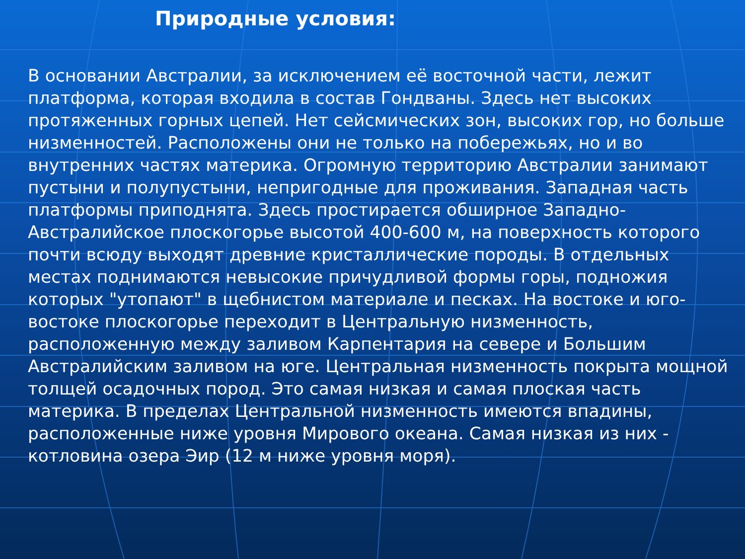Природные условия:
В основании Австралии, за исключением её восточной части, лежит платформа, которая входила в состав Гондваны. Здесь нет высоких протяженных горных цепей. Нет сейсмических зон, высоких гор, но больше низменностей. Расположены они не только на побережьях, но и во внутренних частях материка. Огромную территорию Австралии занимают пустыни и полупустыни, непригодные для проживания. Западная часть платформы приподнята. Здесь простирается обширное Западно-Австралийское плоскогорье высотой 400-600 м, на поверхность которого почти всюду выходят древние кристаллические породы. В отдельных местах поднимаются невысокие причудливой формы горы, подножия которых "утопают" в щебнистом материале и песках. На востоке и юго-востоке плоскогорье переходит в Центральную низменность, расположенную между заливом Карпентария на севере и Большим Австралийским заливом на юге. Центральная низменность покрыта мощной толщей осадочных пород. Это самая низкая и самая плоская часть материка. В пределах Центральной низменность имеются впадины, расположенные ниже уровня Мирового океана. Самая низкая из них - котловина озера Эир (12 м ниже уровня моря).